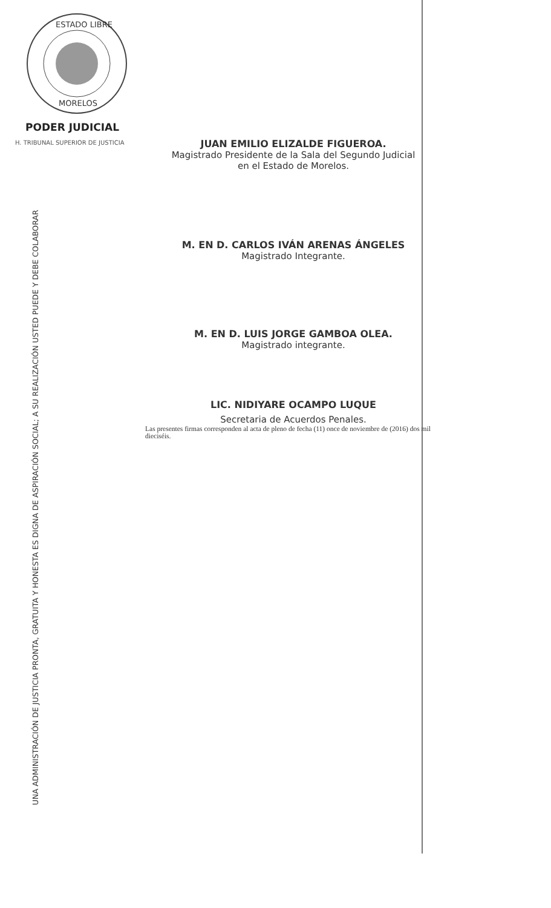ESTADO LIBRE
MORELOS
PODER JUDICIAL
H. TRIBUNAL SUPERIOR DE JUSTICIA
UNA ADMINISTRACIÓN DE JUSTICIA PRONTA, GRATUITA Y HONESTA ES DIGNA DE ASPIRACIÓN SOCIAL; A SU REALIZACIÓN USTED PUEDE Y DEBE COLABORAR
JUAN EMILIO ELIZALDE FIGUEROA.
Magistrado Presidente de la Sala del Segundo Judicial
en el Estado de Morelos.
M. EN D. CARLOS IVÁN ARENAS ÁNGELES
Magistrado Integrante.
M. EN D. LUIS JORGE GAMBOA OLEA.
Magistrado integrante.
LIC. NIDIYARE OCAMPO LUQUE
Secretaria de Acuerdos Penales.
Las presentes firmas corresponden al acta de pleno de fecha (11) once de noviembre de (2016) dos mil dieciséis.